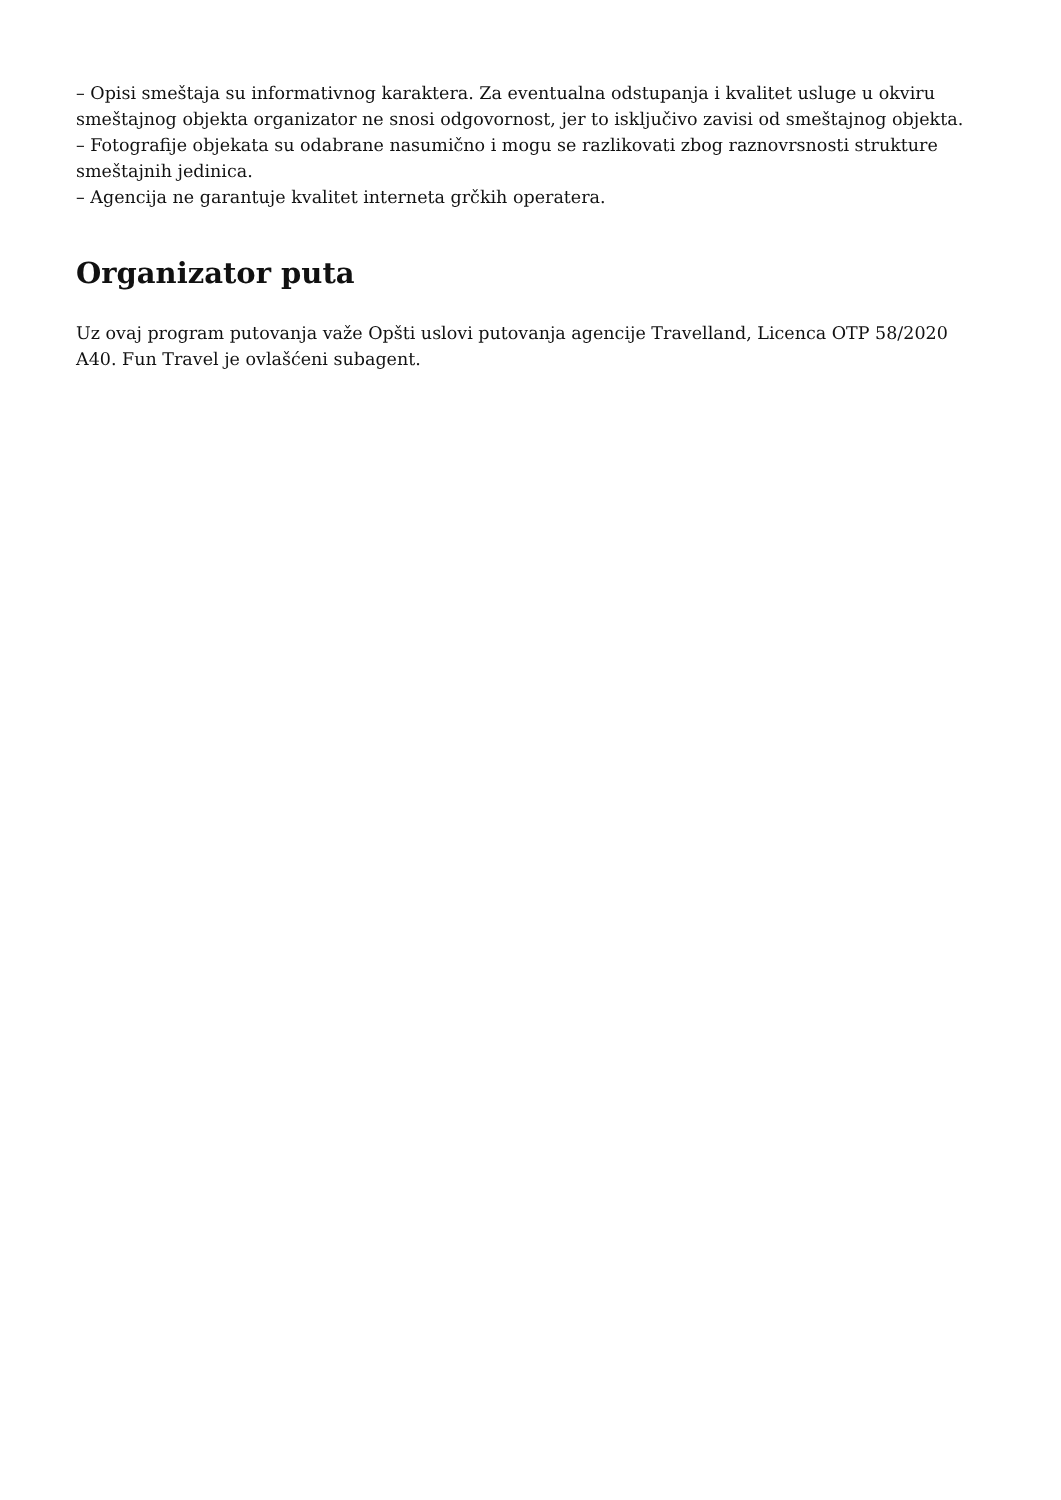– Opisi smeštaja su informativnog karaktera. Za eventualna odstupanja i kvalitet usluge u okviru smeštajnog objekta organizator ne snosi odgovornost, jer to isključivo zavisi od smeštajnog objekta.
– Fotografije objekata su odabrane nasumično i mogu se razlikovati zbog raznovrsnosti strukture smeštajnih jedinica.
– Agencija ne garantuje kvalitet interneta grčkih operatera.
Organizator puta
Uz ovaj program putovanja važe Opšti uslovi putovanja agencije Travelland, Licenca OTP 58/2020 A40. Fun Travel je ovlašćeni subagent.